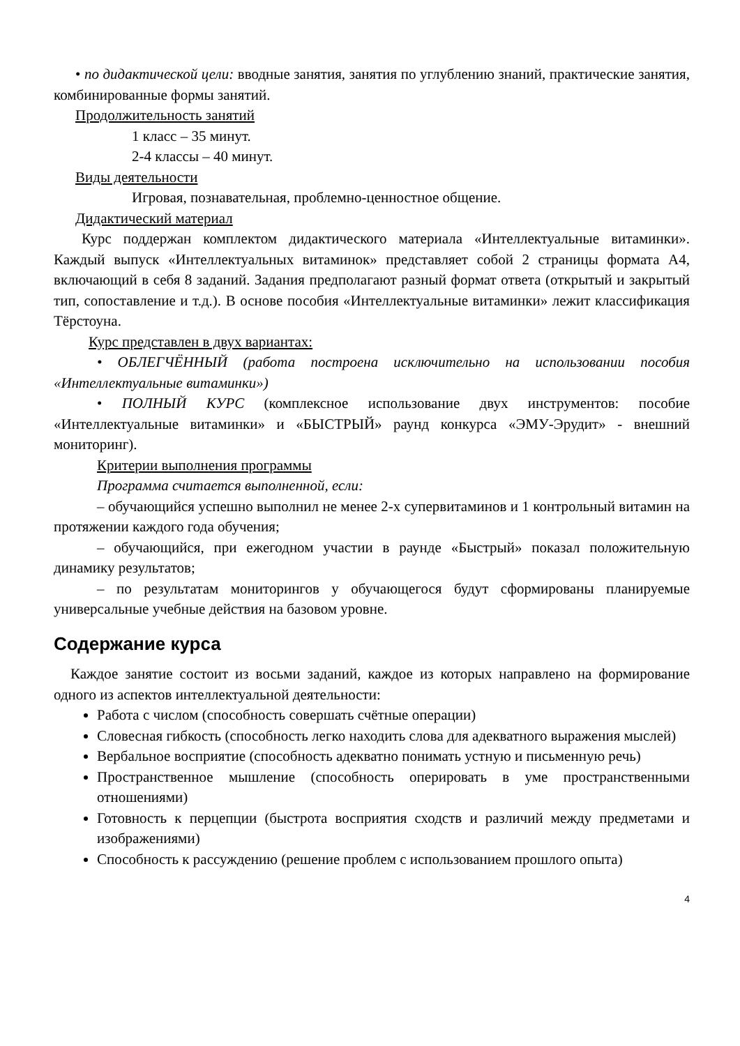• по дидактической цели: вводные занятия, занятия по углублению знаний, практические занятия, комбинированные формы занятий.
Продолжительность занятий
1 класс – 35 минут.
2-4 классы – 40 минут.
Виды деятельности
Игровая, познавательная, проблемно-ценностное общение.
Дидактический материал
Курс поддержан комплектом дидактического материала «Интеллектуальные витаминки». Каждый выпуск «Интеллектуальных витаминок» представляет собой 2 страницы формата А4, включающий в себя 8 заданий. Задания предполагают разный формат ответа (открытый и закрытый тип, сопоставление и т.д.). В основе пособия «Интеллектуальные витаминки» лежит классификация Тёрстоуна.
Курс представлен в двух вариантах:
• ОБЛЕГЧЁННЫЙ (работа построена исключительно на использовании пособия «Интеллектуальные витаминки»)
• ПОЛНЫЙ КУРС (комплексное использование двух инструментов: пособие «Интеллектуальные витаминки» и «БЫСТРЫЙ» раунд конкурса «ЭМУ-Эрудит» - внешний мониторинг).
Критерии выполнения программы
Программа считается выполненной, если:
– обучающийся успешно выполнил не менее 2-х супервитаминов и 1 контрольный витамин на протяжении каждого года обучения;
– обучающийся, при ежегодном участии в раунде «Быстрый» показал положительную динамику результатов;
– по результатам мониторингов у обучающегося будут сформированы планируемые универсальные учебные действия на базовом уровне.
Содержание курса
Каждое занятие состоит из восьми заданий, каждое из которых направлено на формирование одного из аспектов интеллектуальной деятельности:
Работа с числом (способность совершать счётные операции)
Словесная гибкость (способность легко находить слова для адекватного выражения мыслей)
Вербальное восприятие (способность адекватно понимать устную и письменную речь)
Пространственное мышление (способность оперировать в уме пространственными отношениями)
Готовность к перцепции (быстрота восприятия сходств и различий между предметами и изображениями)
Способность к рассуждению (решение проблем с использованием прошлого опыта)
4